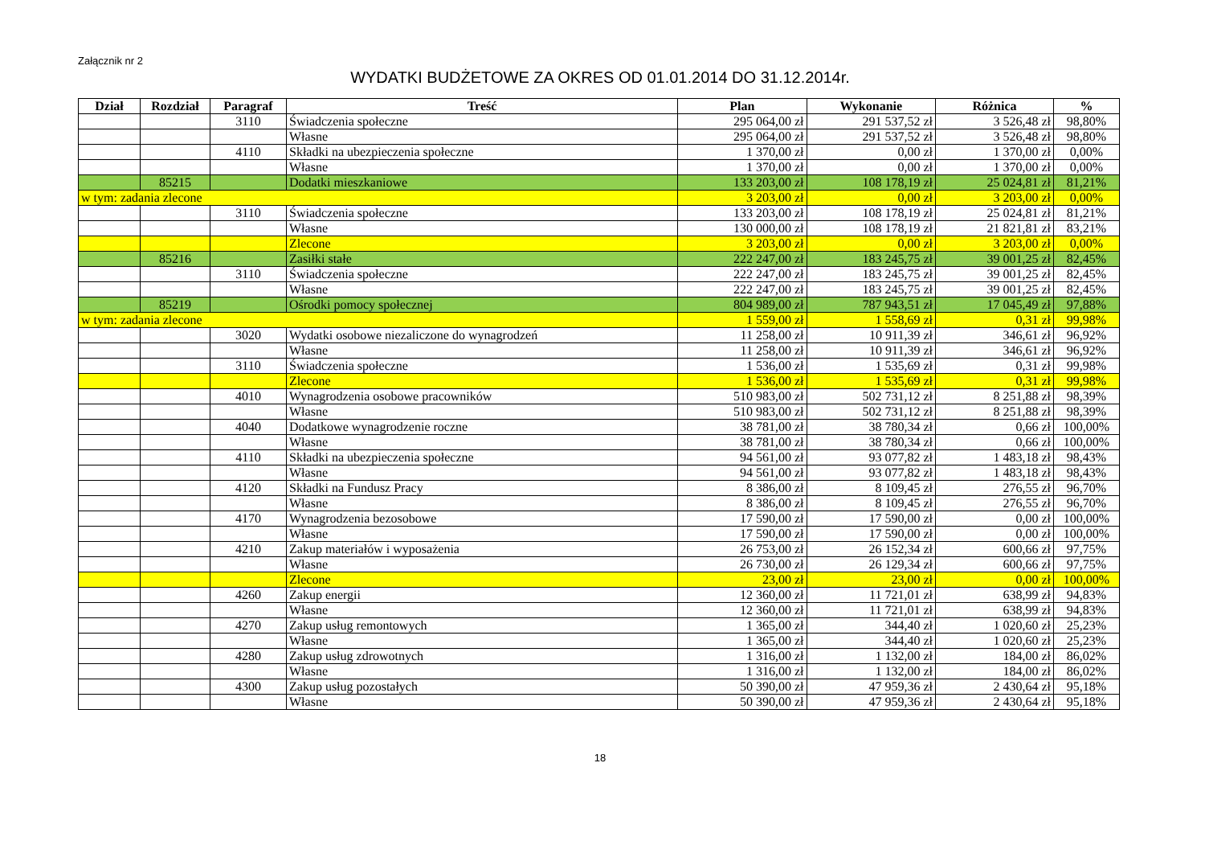Załącznik nr 2
WYDATKI BUDŻETOWE ZA OKRES OD 01.01.2014 DO 31.12.2014r.
| Dział | Rozdział | Paragraf | Treść | Plan | Wykonanie | Różnica | % |
| --- | --- | --- | --- | --- | --- | --- | --- |
| | | 3110 | Świadczenia społeczne | 295 064,00 zł | 291 537,52 zł | 3 526,48 zł | 98,80% |
| | | | Własne | 295 064,00 zł | 291 537,52 zł | 3 526,48 zł | 98,80% |
| | | 4110 | Składki na ubezpieczenia społeczne | 1 370,00 zł | 0,00 zł | 1 370,00 zł | 0,00% |
| | | | Własne | 1 370,00 zł | 0,00 zł | 1 370,00 zł | 0,00% |
| | 85215 | | Dodatki mieszkaniowe | 133 203,00 zł | 108 178,19 zł | 25 024,81 zł | 81,21% |
| w tym: zadania zlecone | | | | 3 203,00 zł | 0,00 zł | 3 203,00 zł | 0,00% |
| | | 3110 | Świadczenia społeczne | 133 203,00 zł | 108 178,19 zł | 25 024,81 zł | 81,21% |
| | | | Własne | 130 000,00 zł | 108 178,19 zł | 21 821,81 zł | 83,21% |
| | | | Zlecone | 3 203,00 zł | 0,00 zł | 3 203,00 zł | 0,00% |
| | 85216 | | Zasiłki stałe | 222 247,00 zł | 183 245,75 zł | 39 001,25 zł | 82,45% |
| | | 3110 | Świadczenia społeczne | 222 247,00 zł | 183 245,75 zł | 39 001,25 zł | 82,45% |
| | | | Własne | 222 247,00 zł | 183 245,75 zł | 39 001,25 zł | 82,45% |
| | 85219 | | Ośrodki pomocy społecznej | 804 989,00 zł | 787 943,51 zł | 17 045,49 zł | 97,88% |
| w tym: zadania zlecone | | | | 1 559,00 zł | 1 558,69 zł | 0,31 zł | 99,98% |
| | | 3020 | Wydatki osobowe niezaliczone do wynagrodzeń | 11 258,00 zł | 10 911,39 zł | 346,61 zł | 96,92% |
| | | | Własne | 11 258,00 zł | 10 911,39 zł | 346,61 zł | 96,92% |
| | | 3110 | Świadczenia społeczne | 1 536,00 zł | 1 535,69 zł | 0,31 zł | 99,98% |
| | | | Zlecone | 1 536,00 zł | 1 535,69 zł | 0,31 zł | 99,98% |
| | | 4010 | Wynagrodzenia osobowe pracowników | 510 983,00 zł | 502 731,12 zł | 8 251,88 zł | 98,39% |
| | | | Własne | 510 983,00 zł | 502 731,12 zł | 8 251,88 zł | 98,39% |
| | | 4040 | Dodatkowe wynagrodzenie roczne | 38 781,00 zł | 38 780,34 zł | 0,66 zł | 100,00% |
| | | | Własne | 38 781,00 zł | 38 780,34 zł | 0,66 zł | 100,00% |
| | | 4110 | Składki na ubezpieczenia społeczne | 94 561,00 zł | 93 077,82 zł | 1 483,18 zł | 98,43% |
| | | | Własne | 94 561,00 zł | 93 077,82 zł | 1 483,18 zł | 98,43% |
| | | 4120 | Składki na Fundusz Pracy | 8 386,00 zł | 8 109,45 zł | 276,55 zł | 96,70% |
| | | | Własne | 8 386,00 zł | 8 109,45 zł | 276,55 zł | 96,70% |
| | | 4170 | Wynagrodzenia bezosobowe | 17 590,00 zł | 17 590,00 zł | 0,00 zł | 100,00% |
| | | | Własne | 17 590,00 zł | 17 590,00 zł | 0,00 zł | 100,00% |
| | | 4210 | Zakup materiałów i wyposażenia | 26 753,00 zł | 26 152,34 zł | 600,66 zł | 97,75% |
| | | | Własne | 26 730,00 zł | 26 129,34 zł | 600,66 zł | 97,75% |
| | | | Zlecone | 23,00 zł | 23,00 zł | 0,00 zł | 100,00% |
| | | 4260 | Zakup energii | 12 360,00 zł | 11 721,01 zł | 638,99 zł | 94,83% |
| | | | Własne | 12 360,00 zł | 11 721,01 zł | 638,99 zł | 94,83% |
| | | 4270 | Zakup usług remontowych | 1 365,00 zł | 344,40 zł | 1 020,60 zł | 25,23% |
| | | | Własne | 1 365,00 zł | 344,40 zł | 1 020,60 zł | 25,23% |
| | | 4280 | Zakup usług zdrowotnych | 1 316,00 zł | 1 132,00 zł | 184,00 zł | 86,02% |
| | | | Własne | 1 316,00 zł | 1 132,00 zł | 184,00 zł | 86,02% |
| | | 4300 | Zakup usług pozostałych | 50 390,00 zł | 47 959,36 zł | 2 430,64 zł | 95,18% |
| | | | Własne | 50 390,00 zł | 47 959,36 zł | 2 430,64 zł | 95,18% |
18